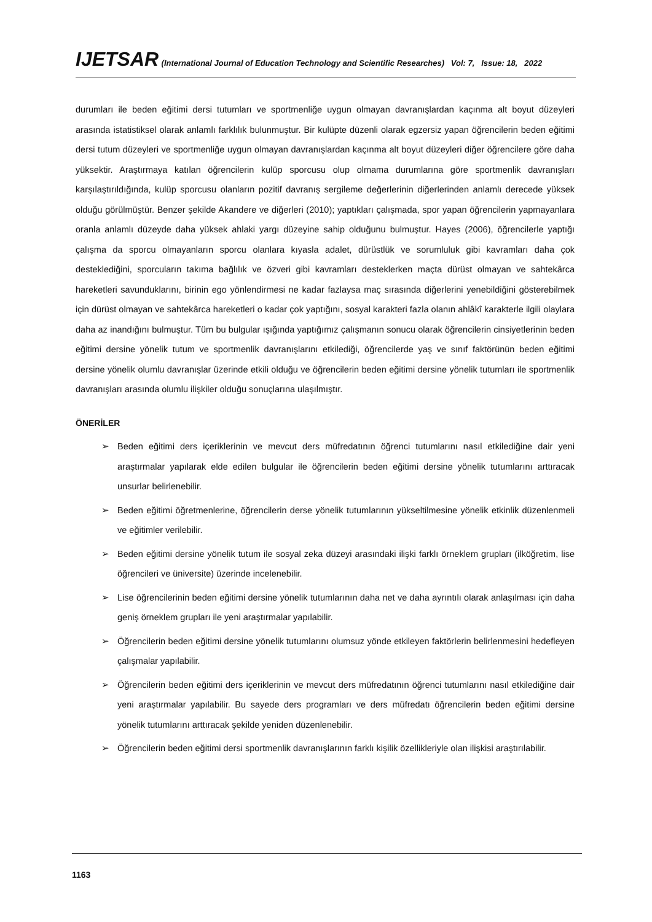IJETSAR (International Journal of Education Technology and Scientific Researches) Vol: 7, Issue: 18, 2022
durumları ile beden eğitimi dersi tutumları ve sportmenliğe uygun olmayan davranışlardan kaçınma alt boyut düzeyleri arasında istatistiksel olarak anlamlı farklılık bulunmuştur. Bir kulüpte düzenli olarak egzersiz yapan öğrencilerin beden eğitimi dersi tutum düzeyleri ve sportmenliğe uygun olmayan davranışlardan kaçınma alt boyut düzeyleri diğer öğrencilere göre daha yüksektir. Araştırmaya katılan öğrencilerin kulüp sporcusu olup olmama durumlarına göre sportmenlik davranışları karşılaştırıldığında, kulüp sporcusu olanların pozitif davranış sergileme değerlerinin diğerlerinden anlamlı derecede yüksek olduğu görülmüştür. Benzer şekilde Akandere ve diğerleri (2010); yaptıkları çalışmada, spor yapan öğrencilerin yapmayanlara oranla anlamlı düzeyde daha yüksek ahlaki yargı düzeyine sahip olduğunu bulmuştur. Hayes (2006), öğrencilerle yaptığı çalışma da sporcu olmayanların sporcu olanlara kıyasla adalet, dürüstlük ve sorumluluk gibi kavramları daha çok desteklediğini, sporcuların takıma bağlılık ve özveri gibi kavramları desteklerken maçta dürüst olmayan ve sahtekârca hareketleri savunduklarını, birinin ego yönlendirmesi ne kadar fazlaysa maç sırasında diğerlerini yenebildiğini gösterebilmek için dürüst olmayan ve sahtekârca hareketleri o kadar çok yaptığını, sosyal karakteri fazla olanın ahlâkî karakterle ilgili olaylara daha az inandığını bulmuştur. Tüm bu bulgular ışığında yaptığımız çalışmanın sonucu olarak öğrencilerin cinsiyetlerinin beden eğitimi dersine yönelik tutum ve sportmenlik davranışlarını etkilediği, öğrencilerde yaş ve sınıf faktörünün beden eğitimi dersine yönelik olumlu davranışlar üzerinde etkili olduğu ve öğrencilerin beden eğitimi dersine yönelik tutumları ile sportmenlik davranışları arasında olumlu ilişkiler olduğu sonuçlarına ulaşılmıştır.
ÖNERİLER
➢ Beden eğitimi ders içeriklerinin ve mevcut ders müfredatının öğrenci tutumlarını nasıl etkilediğine dair yeni araştırmalar yapılarak elde edilen bulgular ile öğrencilerin beden eğitimi dersine yönelik tutumlarını arttıracak unsurlar belirlenebilir.
➢ Beden eğitimi öğretmenlerine, öğrencilerin derse yönelik tutumlarının yükseltilmesine yönelik etkinlik düzenlenmeli ve eğitimler verilebilir.
➢ Beden eğitimi dersine yönelik tutum ile sosyal zeka düzeyi arasındaki ilişki farklı örneklem grupları (ilköğretim, lise öğrencileri ve üniversite) üzerinde incelenebilir.
➢ Lise öğrencilerinin beden eğitimi dersine yönelik tutumlarının daha net ve daha ayrıntılı olarak anlaşılması için daha geniş örneklem grupları ile yeni araştırmalar yapılabilir.
➢ Öğrencilerin beden eğitimi dersine yönelik tutumlarını olumsuz yönde etkileyen faktörlerin belirlenmesini hedefleyen çalışmalar yapılabilir.
➢ Öğrencilerin beden eğitimi ders içeriklerinin ve mevcut ders müfredatının öğrenci tutumlarını nasıl etkilediğine dair yeni araştırmalar yapılabilir. Bu sayede ders programları ve ders müfredatı öğrencilerin beden eğitimi dersine yönelik tutumlarını arttıracak şekilde yeniden düzenlenebilir.
➢ Öğrencilerin beden eğitimi dersi sportmenlik davranışlarının farklı kişilik özellikleriyle olan ilişkisi araştırılabilir.
1163